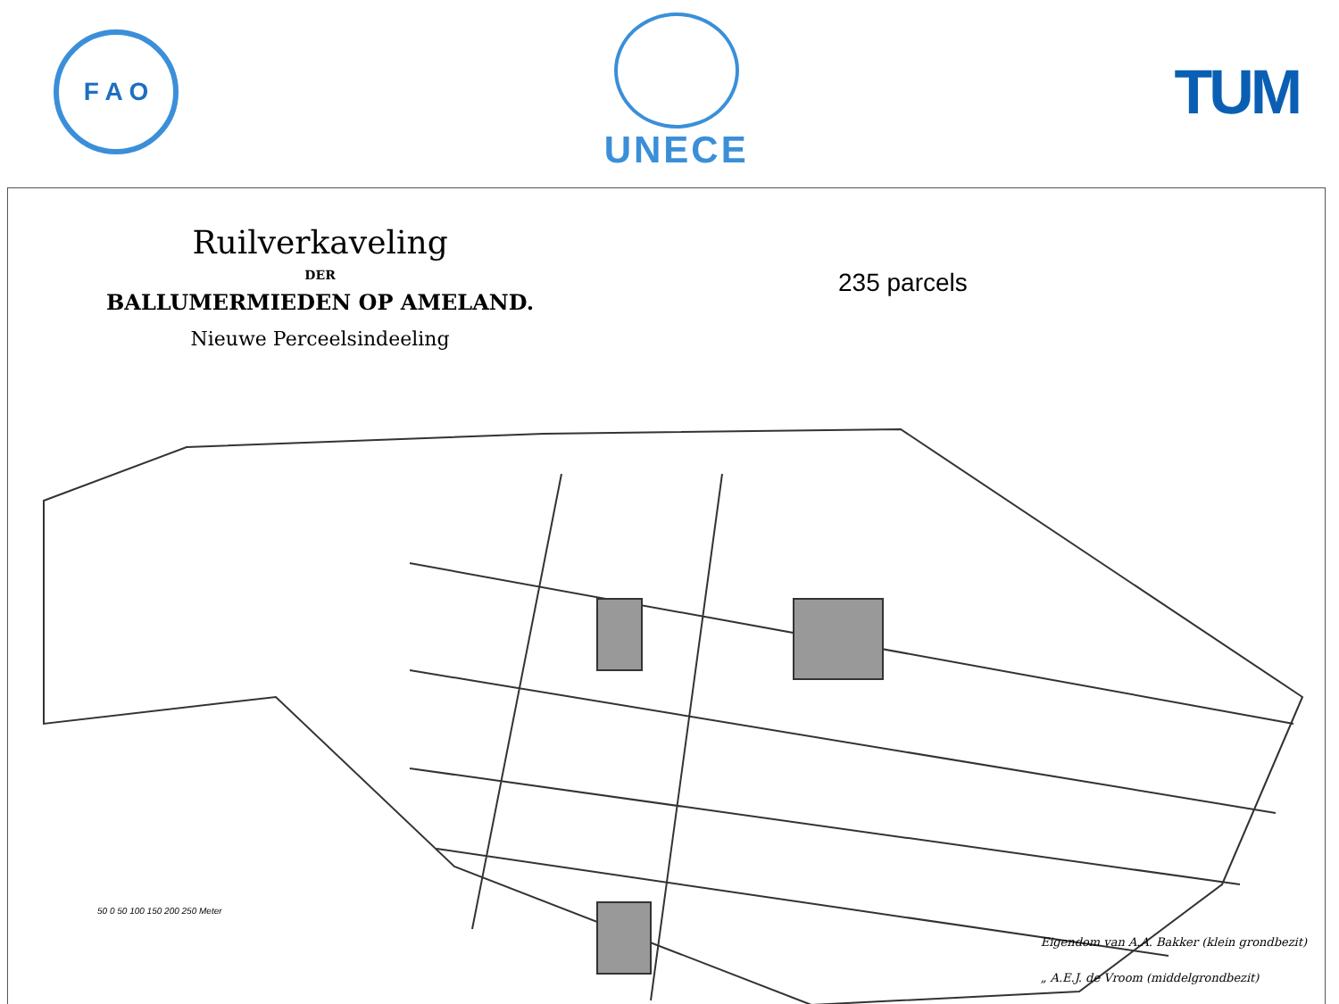F A O
UNECE
TUM
Ruilverkaveling
DER
BALLUMERMIEDEN OP AMELAND.
Nieuwe Perceelsindeeling
235 parcels
50 0 50 100 150 200 250 Meter
Eigendom van A.A. Bakker (klein grondbezit)
„ A.E.J. de Vroom (middelgrondbezit)